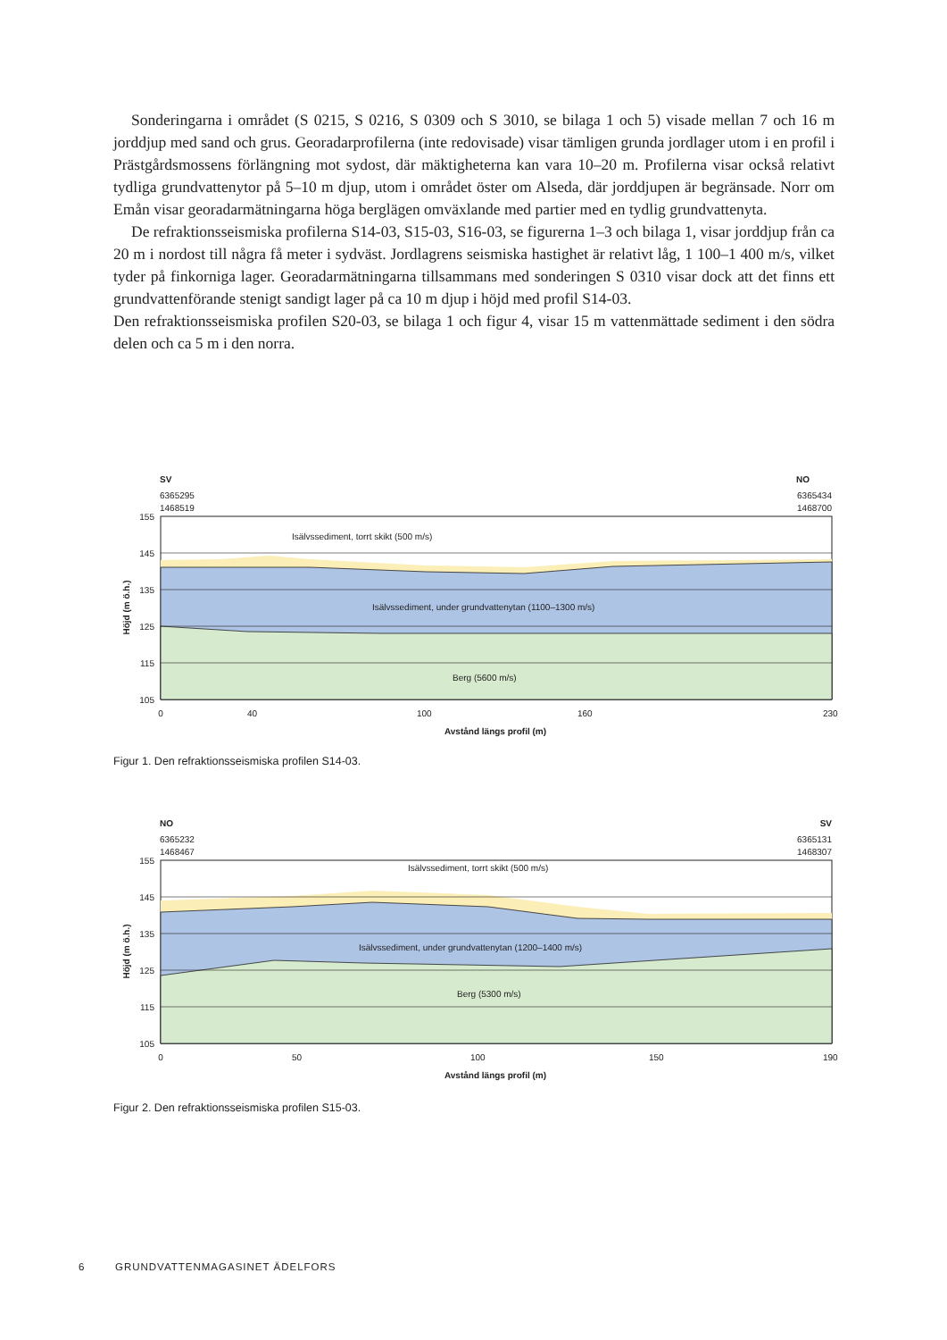Sonderingarna i området (S 0215, S 0216, S 0309 och S 3010, se bilaga 1 och 5) visade mellan 7 och 16 m jorddjup med sand och grus. Georadarprofilerna (inte redovisade) visar tämligen grunda jordlager utom i en profil i Prästgårdsmossens förlängning mot sydost, där mäktigheterna kan vara 10–20 m. Profilerna visar också relativt tydliga grundvattenytor på 5–10 m djup, utom i området öster om Alseda, där jorddjupen är begränsade. Norr om Emån visar georadarmätningarna höga berglägen omväxlande med partier med en tydlig grundvattenyta.
De refraktionsseismiska profilerna S14-03, S15-03, S16-03, se figurerna 1–3 och bilaga 1, visar jorddjup från ca 20 m i nordost till några få meter i sydväst. Jordlagrens seismiska hastighet är relativt låg, 1 100–1 400 m/s, vilket tyder på finkorniga lager. Georadarmätningarna tillsammans med sonderingen S 0310 visar dock att det finns ett grundvattenförande stenigt sandigt lager på ca 10 m djup i höjd med profil S14-03.
Den refraktionsseismiska profilen S20-03, se bilaga 1 och figur 4, visar 15 m vattenmättade sediment i den södra delen och ca 5 m i den norra.
SV
NO
6365295
1468519
6365434
1468700
155
145
135
125
115
105
Isälvssediment, torrt skikt (500 m/s)
Isälvssediment, under grundvattenytan (1100–1300 m/s)
Berg (5600 m/s)
Höjd (m ö.h.)
0
40
100
160
230
Avstånd längs profil (m)
Figur 1. Den refraktionsseismiska profilen S14-03.
NO
SV
6365232
1468467
6365131
1468307
155
145
135
125
115
105
Isälvssediment, torrt skikt (500 m/s)
Isälvssediment, under grundvattenytan (1200–1400 m/s)
Berg (5300 m/s)
Höjd (m ö.h.)
0
50
100
150
190
Avstånd längs profil (m)
Figur 2. Den refraktionsseismiska profilen S15-03.
6 GRUNDVATTENMAGASINET ÄDELFORS